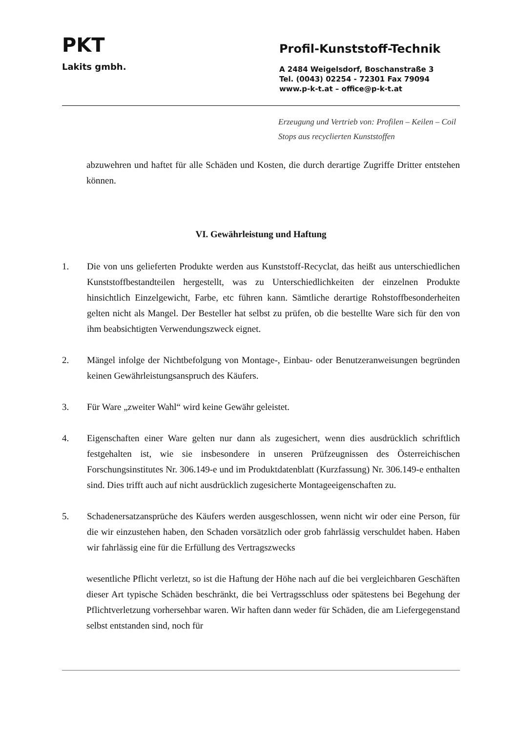PKT
Lakits gmbh.
Profil-Kunststoff-Technik
A 2484 Weigelsdorf, Boschanstraße 3
Tel. (0043) 02254 - 72301 Fax 79094
www.p-k-t.at – office@p-k-t.at
Erzeugung und Vertrieb von: Profilen – Keilen – Coil Stops aus recyclierten Kunststoffen
abzuwehren und haftet für alle Schäden und Kosten, die durch derartige Zugriffe Dritter entstehen können.
VI. Gewährleistung und Haftung
1. Die von uns gelieferten Produkte werden aus Kunststoff-Recyclat, das heißt aus unterschiedlichen Kunststoffbestandteilen hergestellt, was zu Unterschiedlichkeiten der einzelnen Produkte hinsichtlich Einzelgewicht, Farbe, etc führen kann. Sämtliche derartige Rohstoffbesonderheiten gelten nicht als Mangel. Der Besteller hat selbst zu prüfen, ob die bestellte Ware sich für den von ihm beabsichtigten Verwendungszweck eignet.
2. Mängel infolge der Nichtbefolgung von Montage-, Einbau- oder Benutzeranweisungen begründen keinen Gewährleistungsanspruch des Käufers.
3. Für Ware „zweiter Wahl“ wird keine Gewähr geleistet.
4. Eigenschaften einer Ware gelten nur dann als zugesichert, wenn dies ausdrücklich schriftlich festgehalten ist, wie sie insbesondere in unseren Prüfzeugnissen des Österreichischen Forschungsinstitutes Nr. 306.149-e und im Produktdatenblatt (Kurzfassung) Nr. 306.149-e enthalten sind. Dies trifft auch auf nicht ausdrücklich zugesicherte Montageeigenschaften zu.
5. Schadenersatzansprüche des Käufers werden ausgeschlossen, wenn nicht wir oder eine Person, für die wir einzustehen haben, den Schaden vorsätzlich oder grob fahrlässig verschuldet haben. Haben wir fahrlässig eine für die Erfüllung des Vertragszwecks
wesentliche Pflicht verletzt, so ist die Haftung der Höhe nach auf die bei vergleichbaren Geschäften dieser Art typische Schäden beschränkt, die bei Vertragsschluss oder spätestens bei Begehung der Pflichtverletzung vorhersehbar waren. Wir haften dann weder für Schäden, die am Liefergegenstand selbst entstanden sind, noch für